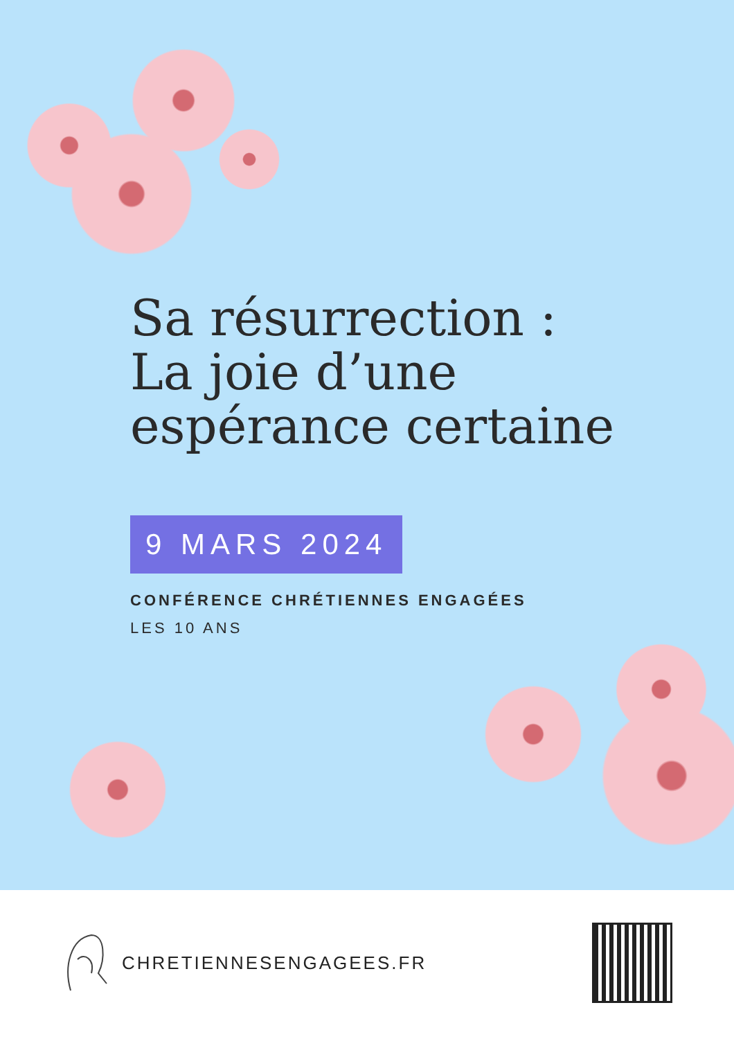Sa résurrection :
La joie d’une
espérance certaine
9 MARS 2024
CONFÉRENCE CHRÉTIENNES ENGAGÉES
LES 10 ANS
CHRETIENNESENGAGEES.FR